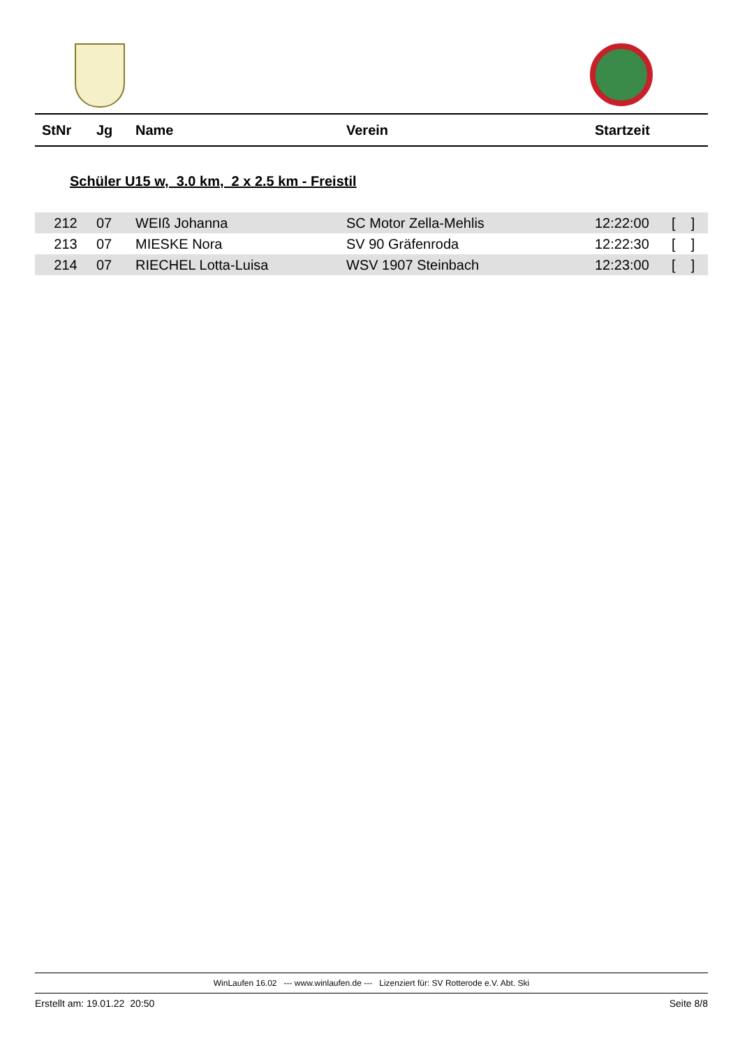| StNr | Jg | Name | Verein | Startzeit |
| --- | --- | --- | --- | --- |
Schüler U15 w, 3.0 km, 2 x 2.5 km - Freistil
| 212 | 07 | WEIß Johanna | SC Motor Zella-Mehlis | 12:22:00 | [ ] |
| 213 | 07 | MIESKE Nora | SV 90 Gräfenroda | 12:22:30 | [ ] |
| 214 | 07 | RIECHEL Lotta-Luisa | WSV 1907 Steinbach | 12:23:00 | [ ] |
WinLaufen 16.02 --- www.winlaufen.de --- Lizenziert für: SV Rotterode e.V. Abt. Ski
Erstellt am: 19.01.22 20:50 Seite 8/8